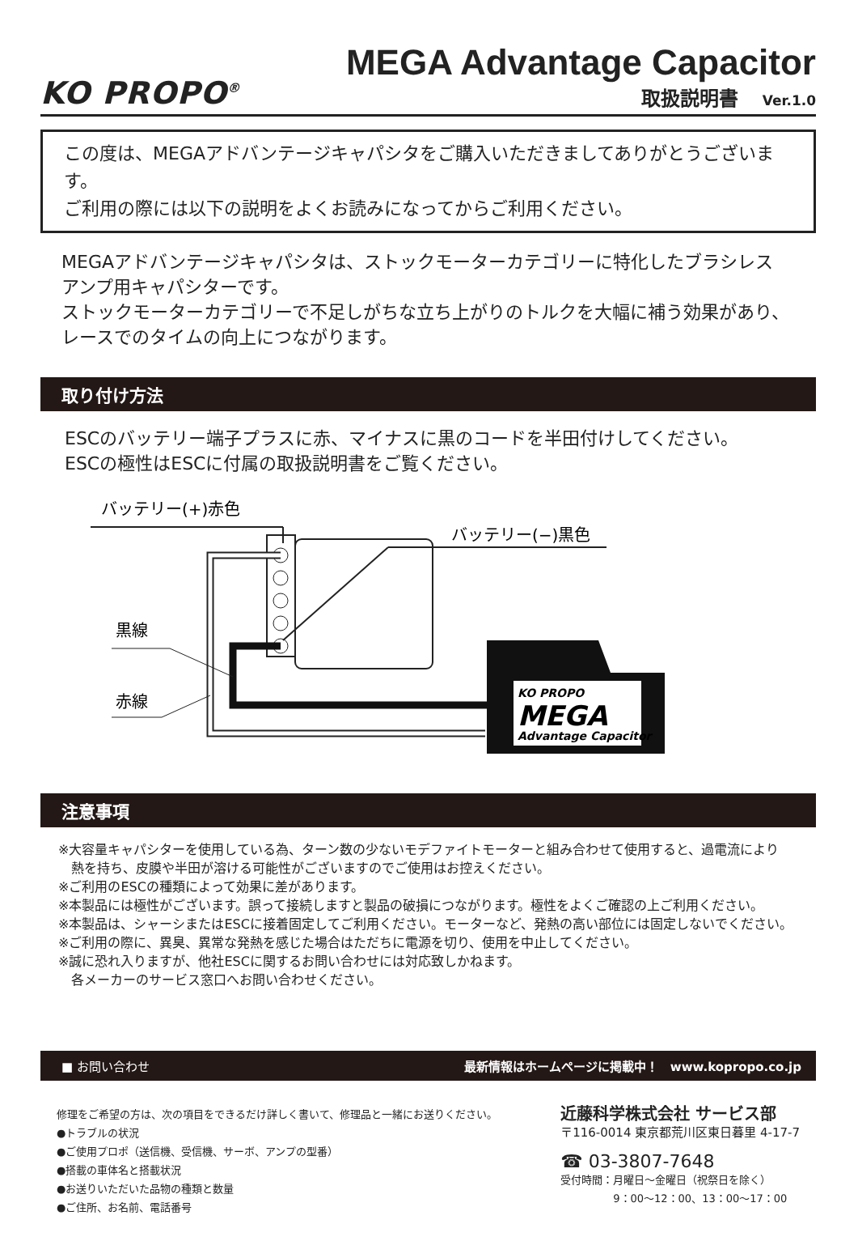KO PROPO<sup>®</sup>
MEGA Advantage Capacitor
取扱説明書 Ver.1.0
この度は、MEGAアドバンテージキャパシタをご購入いただきましてありがとうございます。
ご利用の際には以下の説明をよくお読みになってからご利用ください。
MEGAアドバンテージキャパシタは、ストックモーターカテゴリーに特化したブラシレス
アンプ用キャパシターです。
ストックモーターカテゴリーで不足しがちな立ち上がりのトルクを大幅に補う効果があり、
レースでのタイムの向上につながります。
取り付け方法
ESCのバッテリー端子プラスに赤、マイナスに黒のコードを半田付けしてください。
ESCの極性はESCに付属の取扱説明書をご覧ください。
バッテリー(+)赤色
バッテリー(−)黒色
黒線
赤線
KO PROPO
MEGA
Advantage Capacitor
注意事項
※大容量キャパシターを使用している為、ターン数の少ないモデファイトモーターと組み合わせて使用すると、過電流により
　熱を持ち、皮膜や半田が溶ける可能性がございますのでご使用はお控えください。
※ご利用のESCの種類によって効果に差があります。
※本製品には極性がございます。誤って接続しますと製品の破損につながります。極性をよくご確認の上ご利用ください。
※本製品は、シャーシまたはESCに接着固定してご利用ください。モーターなど、発熱の高い部位には固定しないでください。
※ご利用の際に、異臭、異常な発熱を感じた場合はただちに電源を切り、使用を中止してください。
※誠に恐れ入りますが、他社ESCに関するお問い合わせには対応致しかねます。
　各メーカーのサービス窓口へお問い合わせください。
■ お問い合わせ 最新情報はホームページに掲載中！　www.kopropo.co.jp
修理をご希望の方は、次の項目をできるだけ詳しく書いて、修理品と一緒にお送りください。
●トラブルの状況
●ご使用プロポ（送信機、受信機、サーボ、アンプの型番）
●搭載の車体名と搭載状況
●お送りいただいた品物の種類と数量
●ご住所、お名前、電話番号
近藤科学株式会社 サービス部
〒116-0014 東京都荒川区東日暮里 4-17-7
☎ 03-3807-7648
受付時間：月曜日〜金曜日（祝祭日を除く）
　　　　　9：00〜12：00、13：00〜17：00